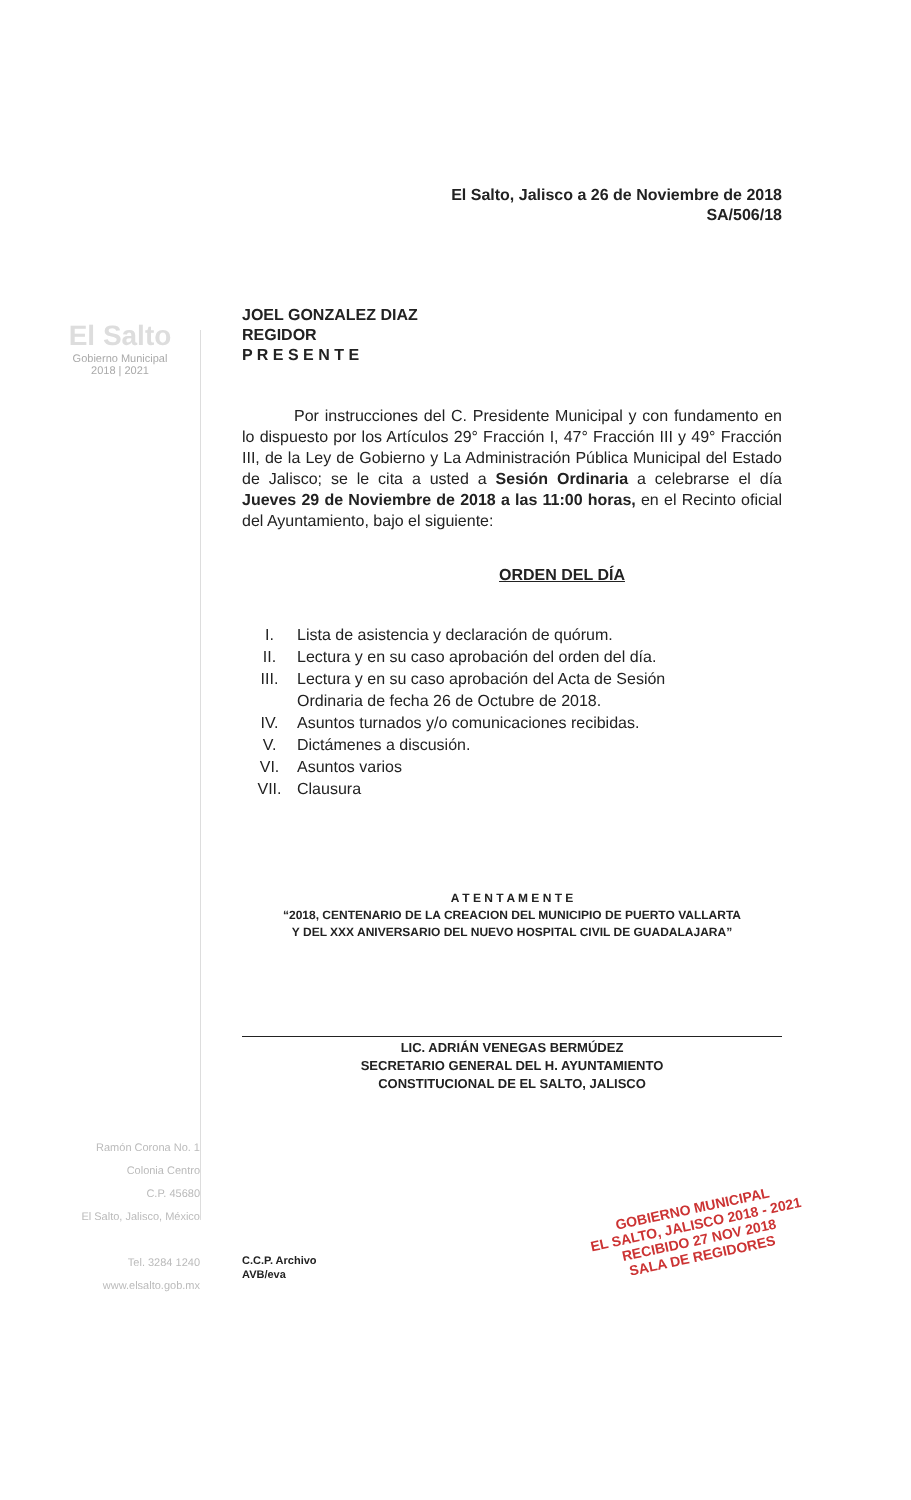El Salto
Gobierno Municipal
2018 | 2021
Ramón Corona No. 1
Colonia Centro
C.P. 45680
El Salto, Jalisco, México
Tel. 3284 1240
www.elsalto.gob.mx
El Salto, Jalisco a 26 de Noviembre de 2018
SA/506/18
JOEL GONZALEZ DIAZ
REGIDOR
P R E S E N T E
Por instrucciones del C. Presidente Municipal y con fundamento en lo dispuesto por los Artículos 29° Fracción I, 47° Fracción III y 49° Fracción III, de la Ley de Gobierno y La Administración Pública Municipal del Estado de Jalisco; se le cita a usted a Sesión Ordinaria a celebrarse el día Jueves 29 de Noviembre de 2018 a las 11:00 horas, en el Recinto oficial del Ayuntamiento, bajo el siguiente:
ORDEN DEL DÍA
I. Lista de asistencia y declaración de quórum.
II. Lectura y en su caso aprobación del orden del día.
III. Lectura y en su caso aprobación del Acta de Sesión
Ordinaria de fecha 26 de Octubre de 2018.
IV. Asuntos turnados y/o comunicaciones recibidas.
V. Dictámenes a discusión.
VI. Asuntos varios
VII. Clausura
A T E N T A M E N T E
“2018, CENTENARIO DE LA CREACION DEL MUNICIPIO DE PUERTO VALLARTA
Y DEL XXX ANIVERSARIO DEL NUEVO HOSPITAL CIVIL DE GUADALAJARA”
LIC. ADRIÁN VENEGAS BERMÚDEZ
SECRETARIO GENERAL DEL H. AYUNTAMIENTO
CONSTITUCIONAL DE EL SALTO, JALISCO
C.C.P. Archivo
AVB/eva
GOBIERNO MUNICIPAL
EL SALTO, JALISCO 2018 - 2021
RECIBIDO 27 NOV 2018
SALA DE REGIDORES